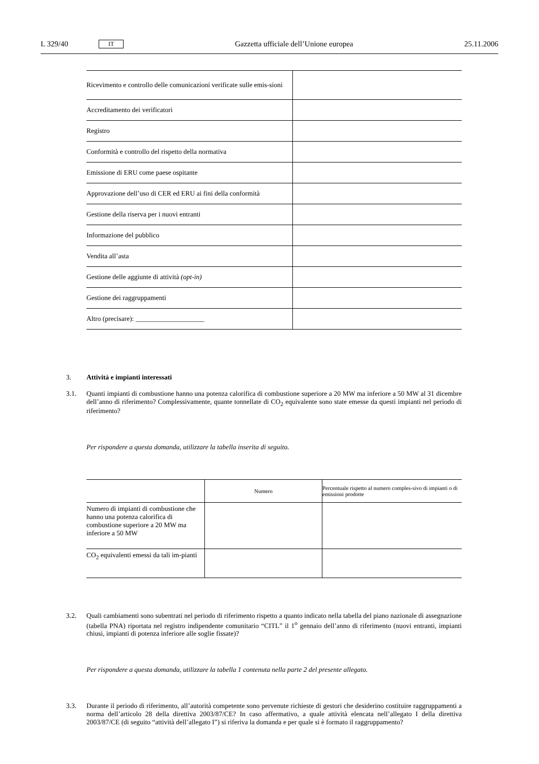L 329/40 IT Gazzetta ufficiale dell’Unione europea 25.11.2006
| Ricevimento e controllo delle comunicazioni verificate sulle emis-sioni | |
| Accreditamento dei verificatori | |
| Registro | |
| Conformità e controllo del rispetto della normativa | |
| Emissione di ERU come paese ospitante | |
| Approvazione dell’uso di CER ed ERU ai fini della conformità | |
| Gestione della riserva per i nuovi entranti | |
| Informazione del pubblico | |
| Vendita all’asta | |
| Gestione delle aggiunte di attività (opt-in) | |
| Gestione dei raggruppamenti | |
| Altro (precisare): ____________________ | |
3. Attività e impianti interessati
3.1. Quanti impianti di combustione hanno una potenza calorifica di combustione superiore a 20 MW ma inferiore a 50 MW al 31 dicembre dell’anno di riferimento? Complessivamente, quante tonnellate di CO<sub>2</sub> equivalente sono state emesse da questi impianti nel periodo di riferimento?
Per rispondere a questa domanda, utilizzare la tabella inserita di seguito.
| | Numero | Percentuale rispetto al numero comples-sivo di impianti o di emissioni prodotte |
| --- | --- | --- |
| Numero di impianti di combustione che hanno una potenza calorifica di combustione superiore a 20 MW ma inferiore a 50 MW | | |
| CO<sub>2</sub> equivalenti emessi da tali im-pianti | | |
3.2. Quali cambiamenti sono subentrati nel periodo di riferimento rispetto a quanto indicato nella tabella del piano nazionale di assegnazione (tabella PNA) riportata nel registro indipendente comunitario “CITL” il 1<sup>o</sup> gennaio dell’anno di riferimento (nuovi entranti, impianti chiusi, impianti di potenza inferiore alle soglie fissate)?
Per rispondere a questa domanda, utilizzare la tabella 1 contenuta nella parte 2 del presente allegato.
3.3. Durante il periodo di riferimento, all’autorità competente sono pervenute richieste di gestori che desiderino costituire raggruppamenti a norma dell’articolo 28 della direttiva 2003/87/CE? In caso affermativo, a quale attività elencata nell’allegato I della direttiva 2003/87/CE (di seguito “attività dell’allegato I”) si riferiva la domanda e per quale si è formato il raggruppamento?